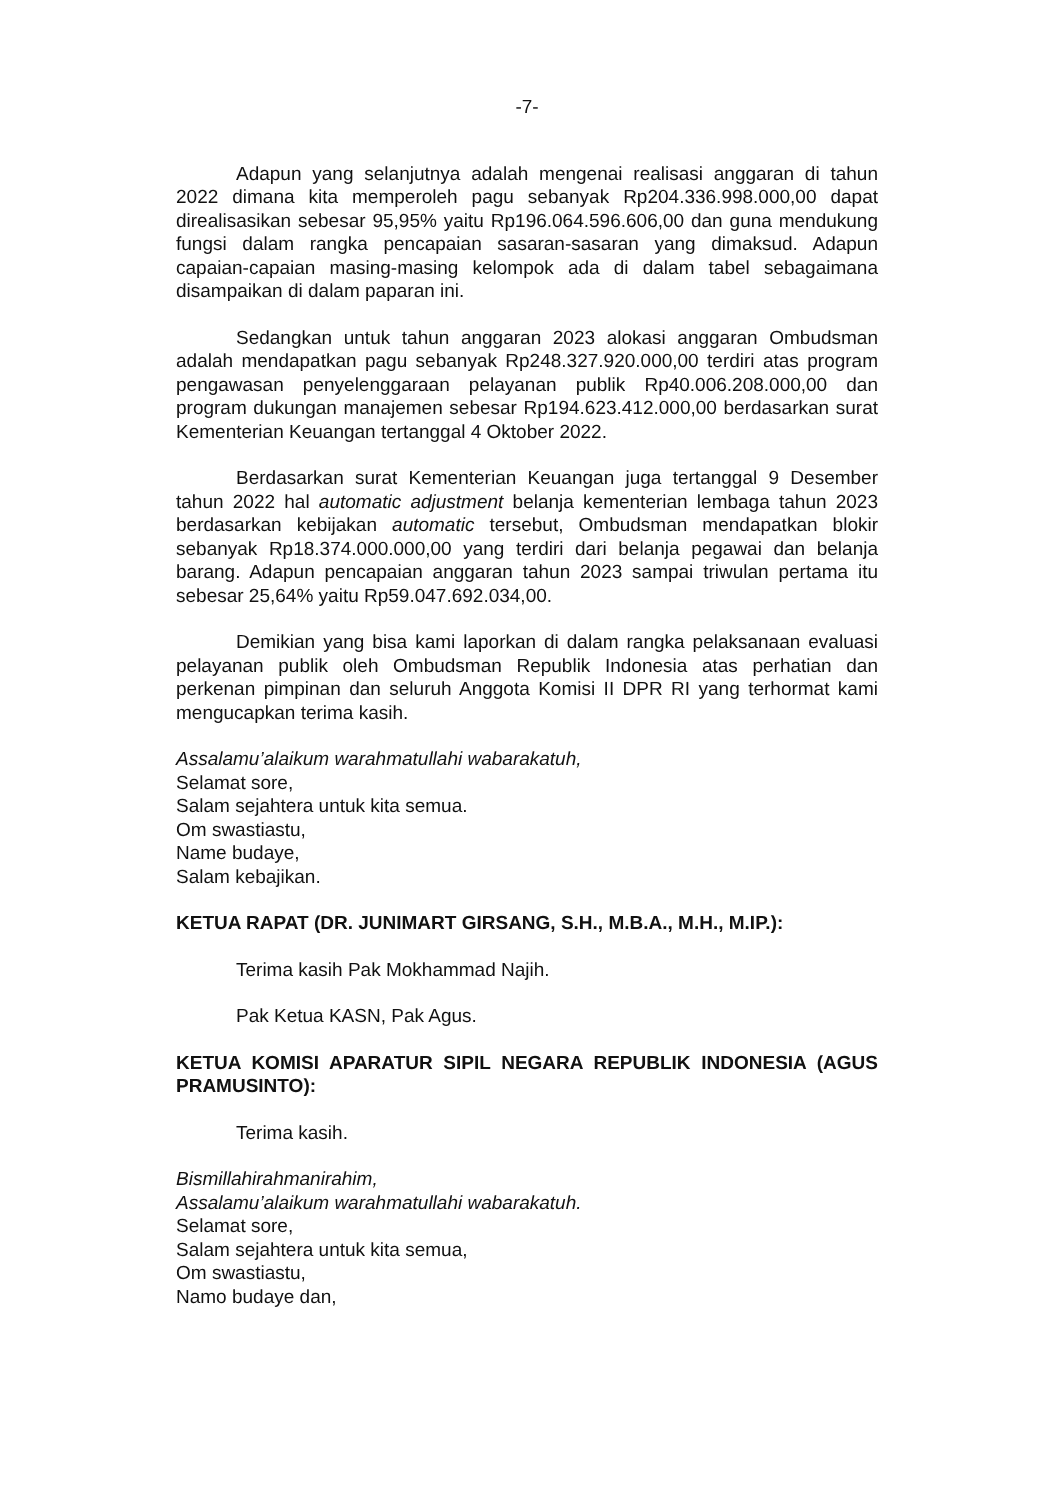-7-
Adapun yang selanjutnya adalah mengenai realisasi anggaran di tahun 2022 dimana kita memperoleh pagu sebanyak Rp204.336.998.000,00 dapat direalisasikan sebesar 95,95% yaitu Rp196.064.596.606,00 dan guna mendukung fungsi dalam rangka pencapaian sasaran-sasaran yang dimaksud. Adapun capaian-capaian masing-masing kelompok ada di dalam tabel sebagaimana disampaikan di dalam paparan ini.
Sedangkan untuk tahun anggaran 2023 alokasi anggaran Ombudsman adalah mendapatkan pagu sebanyak Rp248.327.920.000,00 terdiri atas program pengawasan penyelenggaraan pelayanan publik Rp40.006.208.000,00 dan program dukungan manajemen sebesar Rp194.623.412.000,00 berdasarkan surat Kementerian Keuangan tertanggal 4 Oktober 2022.
Berdasarkan surat Kementerian Keuangan juga tertanggal 9 Desember tahun 2022 hal automatic adjustment belanja kementerian lembaga tahun 2023 berdasarkan kebijakan automatic tersebut, Ombudsman mendapatkan blokir sebanyak Rp18.374.000.000,00 yang terdiri dari belanja pegawai dan belanja barang. Adapun pencapaian anggaran tahun 2023 sampai triwulan pertama itu sebesar 25,64% yaitu Rp59.047.692.034,00.
Demikian yang bisa kami laporkan di dalam rangka pelaksanaan evaluasi pelayanan publik oleh Ombudsman Republik Indonesia atas perhatian dan perkenan pimpinan dan seluruh Anggota Komisi II DPR RI yang terhormat kami mengucapkan terima kasih.
Assalamu’alaikum warahmatullahi wabarakatuh,
Selamat sore,
Salam sejahtera untuk kita semua.
Om swastiastu,
Name budaye,
Salam kebajikan.
KETUA RAPAT (DR. JUNIMART GIRSANG, S.H., M.B.A., M.H., M.IP.):
Terima kasih Pak Mokhammad Najih.
Pak Ketua KASN, Pak Agus.
KETUA KOMISI APARATUR SIPIL NEGARA REPUBLIK INDONESIA (AGUS PRAMUSINTO):
Terima kasih.
Bismillahirahmanirahim,
Assalamu’alaikum warahmatullahi wabarakatuh.
Selamat sore,
Salam sejahtera untuk kita semua,
Om swastiastu,
Namo budaye dan,